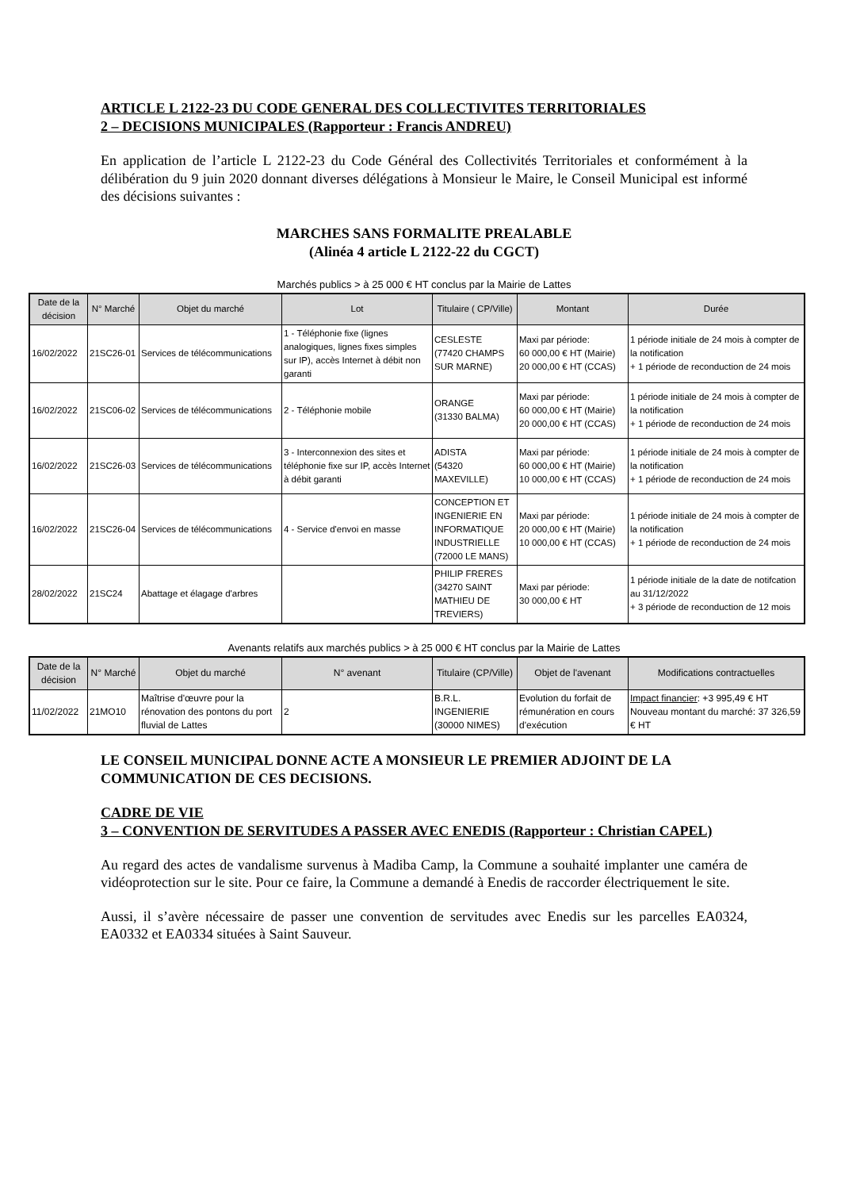ARTICLE L 2122-23 DU CODE GENERAL DES COLLECTIVITES TERRITORIALES
2 – DECISIONS MUNICIPALES (Rapporteur : Francis ANDREU)
En application de l’article L 2122-23 du Code Général des Collectivités Territoriales et conformément à la délibération du 9 juin 2020 donnant diverses délégations à Monsieur le Maire, le Conseil Municipal est informé des décisions suivantes :
MARCHES SANS FORMALITE PREALABLE
(Alinéa 4 article L 2122-22 du CGCT)
Marchés publics > à 25 000 € HT conclus par la Mairie de Lattes
| Date de la décision | N° Marché | Objet du marché | Lot | Titulaire ( CP/Ville) | Montant | Durée |
| --- | --- | --- | --- | --- | --- | --- |
| 16/02/2022 | 21SC26-01 | Services de télécommunications | 1 - Téléphonie fixe (lignes analogiques, lignes fixes simples sur IP), accès Internet à débit non garanti | CESLESTE (77420 CHAMPS SUR MARNE) | Maxi par période: 60 000,00 € HT (Mairie) 20 000,00 € HT (CCAS) | 1 période initiale de 24 mois à compter de la notification + 1 période de reconduction de 24 mois |
| 16/02/2022 | 21SC06-02 | Services de télécommunications | 2 - Téléphonie mobile | ORANGE (31330 BALMA) | Maxi par période: 60 000,00 € HT (Mairie) 20 000,00 € HT (CCAS) | 1 période initiale de 24 mois à compter de la notification + 1 période de reconduction de 24 mois |
| 16/02/2022 | 21SC26-03 | Services de télécommunications | 3 - Interconnexion des sites et téléphonie fixe sur IP, accès Internet à débit garanti | ADISTA (54320 MAXEVILLE) | Maxi par période: 60 000,00 € HT (Mairie) 10 000,00 € HT (CCAS) | 1 période initiale de 24 mois à compter de la notification + 1 période de reconduction de 24 mois |
| 16/02/2022 | 21SC26-04 | Services de télécommunications | 4 - Service d'envoi en masse | CONCEPTION ET INGENIERIE EN INFORMATIQUE INDUSTRIELLE (72000 LE MANS) | Maxi par période: 20 000,00 € HT (Mairie) 10 000,00 € HT (CCAS) | 1 période initiale de 24 mois à compter de la notification + 1 période de reconduction de 24 mois |
| 28/02/2022 | 21SC24 | Abattage et élagage d'arbres | | PHILIP FRERES (34270 SAINT MATHIEU DE TREVIERS) | Maxi par période: 30 000,00 € HT | 1 période initiale de la date de notifcation au 31/12/2022 + 3 période de reconduction de 12 mois |
Avenants relatifs aux marchés publics > à 25 000 € HT conclus par la Mairie de Lattes
| Date de la décision | N° Marché | Objet du marché | N° avenant | Titulaire (CP/Ville) | Objet de l'avenant | Modifications contractuelles |
| --- | --- | --- | --- | --- | --- | --- |
| 11/02/2022 | 21MO10 | Maîtrise d'œuvre pour la rénovation des pontons du port fluvial de Lattes | 2 | B.R.L. INGENIERIE (30000 NIMES) | Evolution du forfait de rémunération en cours d'exécution | Impact financier : +3 995,49 € HT Nouveau montant du marché: 37 326,59 € HT |
LE CONSEIL MUNICIPAL DONNE ACTE A MONSIEUR LE PREMIER ADJOINT DE LA COMMUNICATION DE CES DECISIONS.
CADRE DE VIE
3 – CONVENTION DE SERVITUDES A PASSER AVEC ENEDIS (Rapporteur : Christian CAPEL)
Au regard des actes de vandalisme survenus à Madiba Camp, la Commune a souhaité implanter une caméra de vidéoprotection sur le site. Pour ce faire, la Commune a demandé à Enedis de raccorder électriquement le site.
Aussi, il s’avère nécessaire de passer une convention de servitudes avec Enedis sur les parcelles EA0324, EA0332 et EA0334 situées à Saint Sauveur.